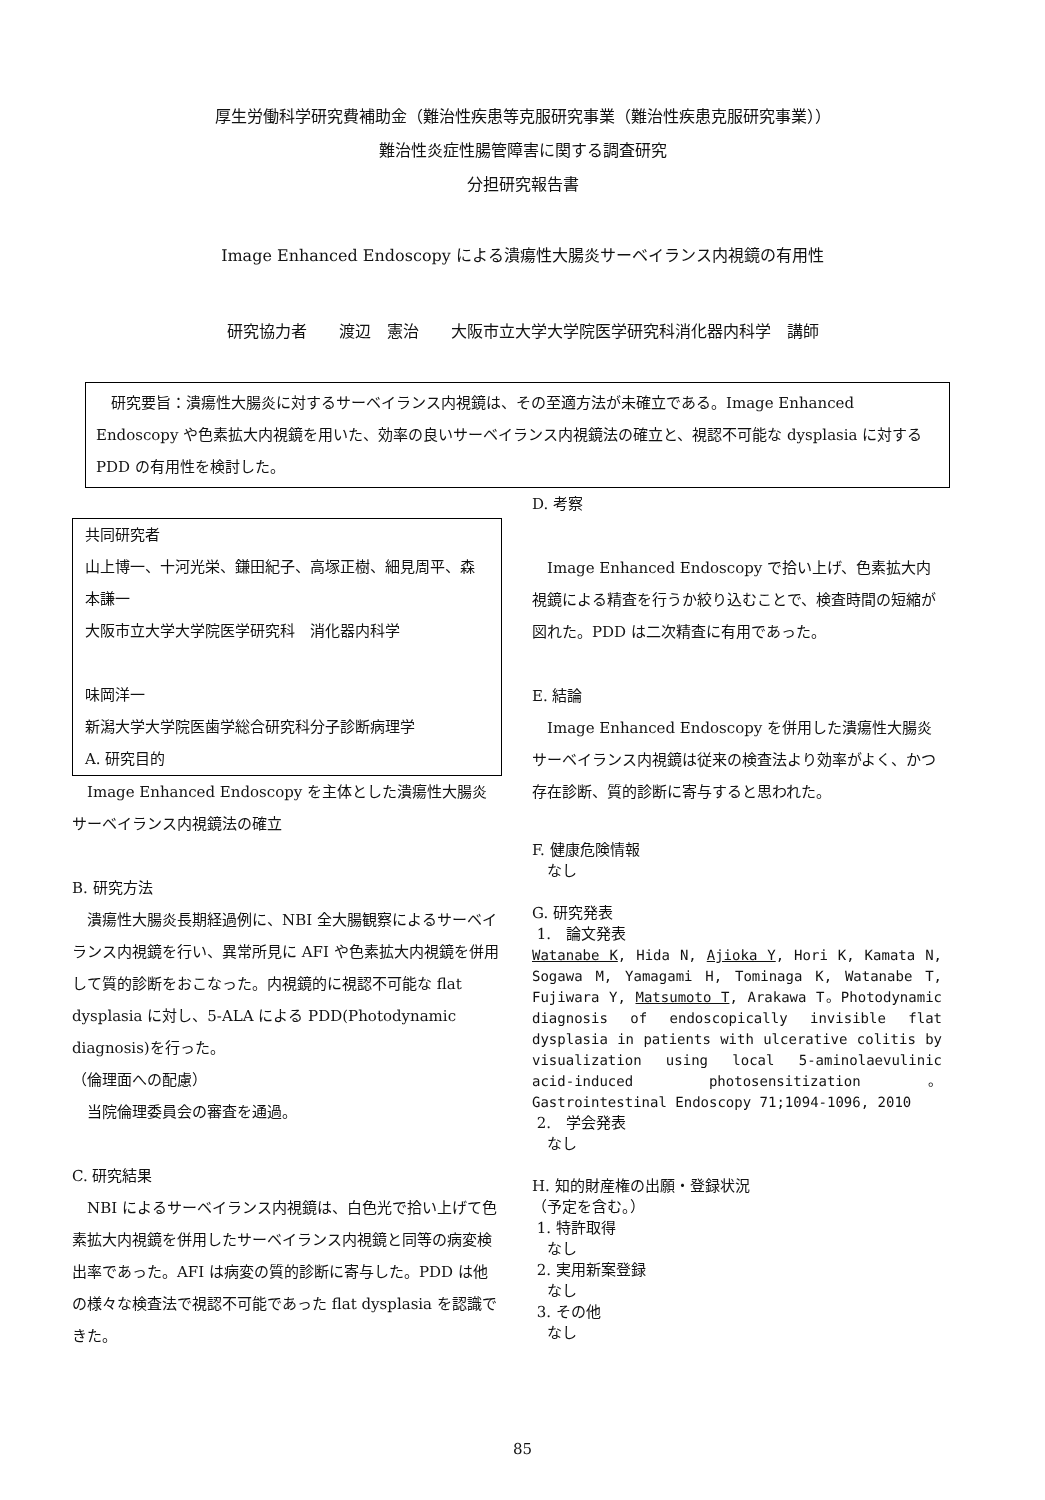厚生労働科学研究費補助金（難治性疾患等克服研究事業（難治性疾患克服研究事業））
難治性炎症性腸管障害に関する調査研究
分担研究報告書
Image Enhanced Endoscopy による潰瘍性大腸炎サーベイランス内視鏡の有用性
研究協力者　　渡辺　憲治　　大阪市立大学大学院医学研究科消化器内科学　講師
　研究要旨：潰瘍性大腸炎に対するサーベイランス内視鏡は、その至適方法が未確立である。Image Enhanced Endoscopy や色素拡大内視鏡を用いた、効率の良いサーベイランス内視鏡法の確立と、視認不可能な dysplasia に対する PDD の有用性を検討した。
共同研究者
山上博一、十河光栄、鎌田紀子、高塚正樹、細見周平、森本謙一
大阪市立大学大学院医学研究科　消化器内科学
味岡洋一
新潟大学大学院医歯学総合研究科分子診断病理学
A. 研究目的
　Image Enhanced Endoscopy を主体とした潰瘍性大腸炎サーベイランス内視鏡法の確立
B. 研究方法
　潰瘍性大腸炎長期経過例に、NBI 全大腸観察によるサーベイランス内視鏡を行い、異常所見に AFI や色素拡大内視鏡を併用して質的診断をおこなった。内視鏡的に視認不可能な flat dysplasia に対し、5-ALA による PDD(Photodynamic diagnosis)を行った。
（倫理面への配慮）
　当院倫理委員会の審査を通過。
C. 研究結果
　NBI によるサーベイランス内視鏡は、白色光で拾い上げて色素拡大内視鏡を併用したサーベイランス内視鏡と同等の病変検出率であった。AFI は病変の質的診断に寄与した。PDD は他の様々な検査法で視認不可能であった flat dysplasia を認識できた。
D. 考察
　Image Enhanced Endoscopy で拾い上げ、色素拡大内視鏡による精査を行うか絞り込むことで、検査時間の短縮が図れた。PDD は二次精査に有用であった。
E. 結論
　Image Enhanced Endoscopy を併用した潰瘍性大腸炎サーベイランス内視鏡は従来の検査法より効率がよく、かつ存在診断、質的診断に寄与すると思われた。
F. 健康危険情報
　なし
G. 研究発表
1.　論文発表
Watanabe K, Hida N, Ajioka Y, Hori K, Kamata N, Sogawa M, Yamagami H, Tominaga K, Watanabe T, Fujiwara Y, Matsumoto T, Arakawa T。Photodynamic diagnosis of endoscopically invisible flat dysplasia in patients with ulcerative colitis by visualization using local 5-aminolaevulinic acid-induced photosensitization。Gastrointestinal Endoscopy 71;1094-1096, 2010
2.　学会発表
　なし
H. 知的財産権の出願・登録状況
（予定を含む。）
1. 特許取得
　なし
2. 実用新案登録
　なし
3. その他
　なし
85